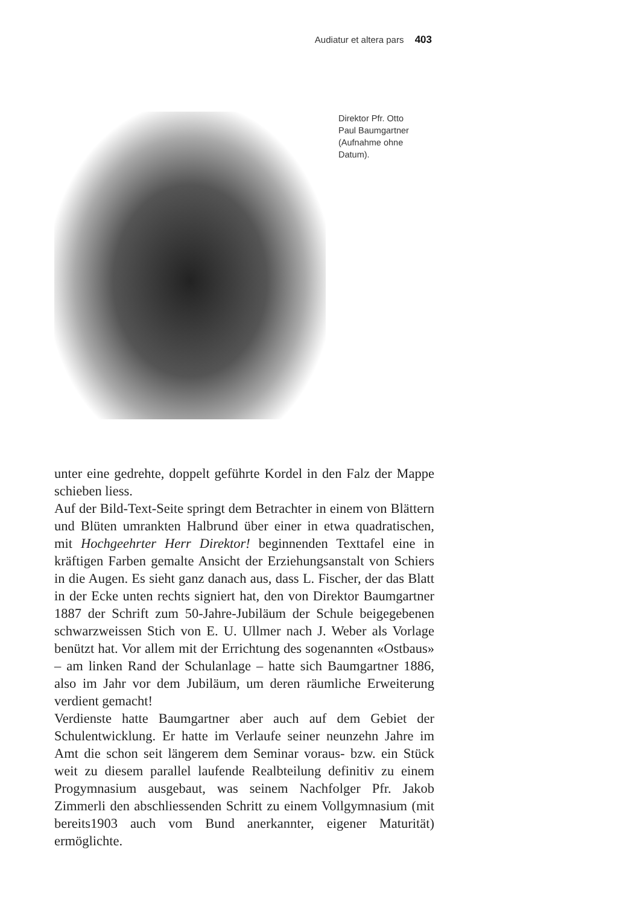Audiatur et altera pars 403
Direktor Pfr. Otto Paul Baumgartner (Aufnahme ohne Datum).
unter eine gedrehte, doppelt geführte Kordel in den Falz der Mappe schieben liess.
Auf der Bild-Text-Seite springt dem Betrachter in einem von Blättern und Blüten umrankten Halbrund über einer in etwa quadratischen, mit Hochgeehrter Herr Direktor! beginnenden Texttafel eine in kräftigen Farben gemalte Ansicht der Erziehungsanstalt von Schiers in die Augen. Es sieht ganz danach aus, dass L. Fischer, der das Blatt in der Ecke unten rechts signiert hat, den von Direktor Baumgartner 1887 der Schrift zum 50-Jahre-Jubiläum der Schule beigegebenen schwarzweissen Stich von E. U. Ullmer nach J. Weber als Vorlage benützt hat. Vor allem mit der Errichtung des sogenannten «Ostbaus» – am linken Rand der Schulanlage – hatte sich Baumgartner 1886, also im Jahr vor dem Jubiläum, um deren räumliche Erweiterung verdient gemacht!
Verdienste hatte Baumgartner aber auch auf dem Gebiet der Schulentwicklung. Er hatte im Verlaufe seiner neunzehn Jahre im Amt die schon seit längerem dem Seminar voraus- bzw. ein Stück weit zu diesem parallel laufende Realbteilung definitiv zu einem Progymnasium ausgebaut, was seinem Nachfolger Pfr. Jakob Zimmerli den abschliessenden Schritt zu einem Vollgymnasium (mit bereits1903 auch vom Bund anerkannter, eigener Maturität) ermöglichte.